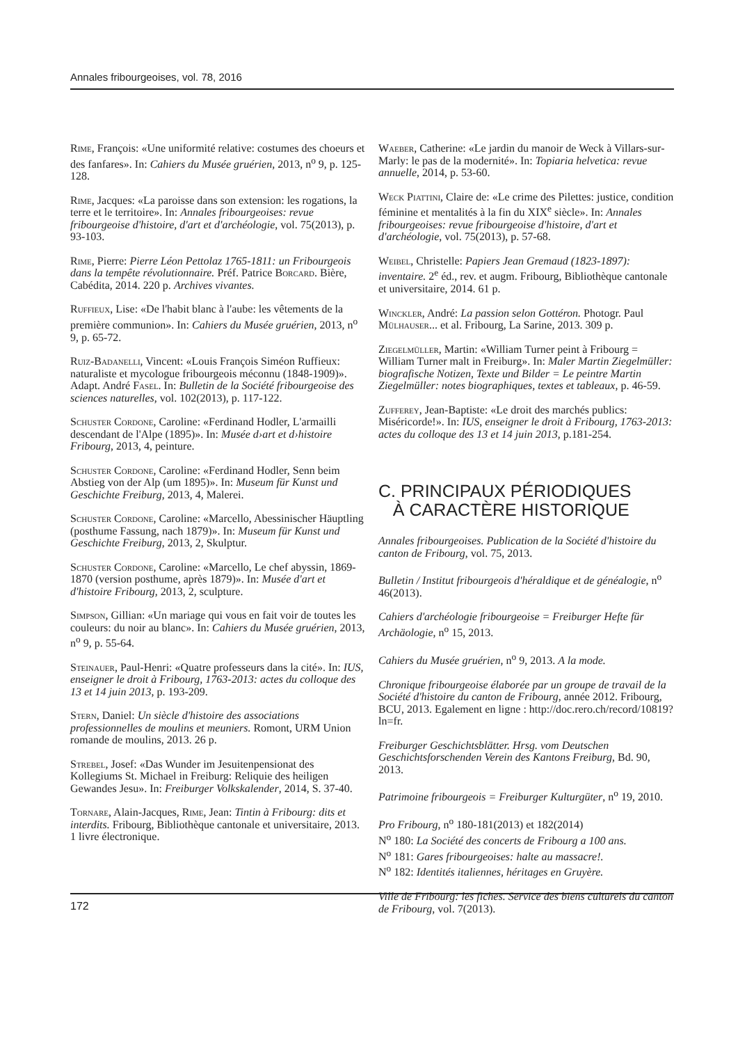Annales fribourgeoises, vol. 78, 2016
Rime, François: «Une uniformité relative: costumes des choeurs et des fanfares». In: Cahiers du Musée gruérien, 2013, n<sup>o</sup> 9, p. 125-128.
Rime, Jacques: «La paroisse dans son extension: les rogations, la terre et le territoire». In: Annales fribourgeoises: revue fribourgeoise d'histoire, d'art et d'archéologie, vol. 75(2013), p. 93-103.
Rime, Pierre: Pierre Léon Pettolaz 1765-1811: un Fribourgeois dans la tempête révolutionnaire. Préf. Patrice Borcard. Bière, Cabédita, 2014. 220 p. Archives vivantes.
Ruffieux, Lise: «De l'habit blanc à l'aube: les vêtements de la première communion». In: Cahiers du Musée gruérien, 2013, n<sup>o</sup> 9, p. 65-72.
Ruiz-Badanelli, Vincent: «Louis François Siméon Ruffieux: naturaliste et mycologue fribourgeois méconnu (1848-1909)». Adapt. André Fasel. In: Bulletin de la Société fribourgeoise des sciences naturelles, vol. 102(2013), p. 117-122.
Schuster Cordone, Caroline: «Ferdinand Hodler, L'armailli descendant de l'Alpe (1895)». In: Musée d›art et d›histoire Fribourg, 2013, 4, peinture.
Schuster Cordone, Caroline: «Ferdinand Hodler, Senn beim Abstieg von der Alp (um 1895)». In: Museum für Kunst und Geschichte Freiburg, 2013, 4, Malerei.
Schuster Cordone, Caroline: «Marcello, Abessinischer Häuptling (posthume Fassung, nach 1879)». In: Museum für Kunst und Geschichte Freiburg, 2013, 2, Skulptur.
Schuster Cordone, Caroline: «Marcello, Le chef abyssin, 1869-1870 (version posthume, après 1879)». In: Musée d'art et d'histoire Fribourg, 2013, 2, sculpture.
Simpson, Gillian: «Un mariage qui vous en fait voir de toutes les couleurs: du noir au blanc». In: Cahiers du Musée gruérien, 2013, n<sup>o</sup> 9, p. 55-64.
Steinauer, Paul-Henri: «Quatre professeurs dans la cité». In: IUS, enseigner le droit à Fribourg, 1763-2013: actes du colloque des 13 et 14 juin 2013, p. 193-209.
Stern, Daniel: Un siècle d'histoire des associations professionnelles de moulins et meuniers. Romont, URM Union romande de moulins, 2013. 26 p.
Strebel, Josef: «Das Wunder im Jesuitenpensionat des Kollegiums St. Michael in Freiburg: Reliquie des heiligen Gewandes Jesu». In: Freiburger Volkskalender, 2014, S. 37-40.
Tornare, Alain-Jacques, Rime, Jean: Tintin à Fribourg: dits et interdits. Fribourg, Bibliothèque cantonale et universitaire, 2013. 1 livre électronique.
Waeber, Catherine: «Le jardin du manoir de Weck à Villars-sur-Marly: le pas de la modernité». In: Topiaria helvetica: revue annuelle, 2014, p. 53-60.
Weck Piattini, Claire de: «Le crime des Pilettes: justice, condition féminine et mentalités à la fin du XIX<sup>e</sup> siècle». In: Annales fribourgeoises: revue fribourgeoise d'histoire, d'art et d'archéologie, vol. 75(2013), p. 57-68.
Weibel, Christelle: Papiers Jean Gremaud (1823-1897): inventaire. 2<sup>e</sup> éd., rev. et augm. Fribourg, Bibliothèque cantonale et universitaire, 2014. 61 p.
Winckler, André: La passion selon Gottéron. Photogr. Paul Mülhauser... et al. Fribourg, La Sarine, 2013. 309 p.
Ziegelmüller, Martin: «William Turner peint à Fribourg = William Turner malt in Freiburg». In: Maler Martin Ziegelmüller: biografische Notizen, Texte und Bilder = Le peintre Martin Ziegelmüller: notes biographiques, textes et tableaux, p. 46-59.
Zufferey, Jean-Baptiste: «Le droit des marchés publics: Miséricorde!». In: IUS, enseigner le droit à Fribourg, 1763-2013: actes du colloque des 13 et 14 juin 2013, p.181-254.
C. PRINCIPAUX PÉRIODIQUES
À CARACTÈRE HISTORIQUE
Annales fribourgeoises. Publication de la Société d'histoire du canton de Fribourg, vol. 75, 2013.
Bulletin / Institut fribourgeois d'héraldique et de généalogie, n<sup>o</sup> 46(2013).
Cahiers d'archéologie fribourgeoise = Freiburger Hefte für Archäologie, n<sup>o</sup> 15, 2013.
Cahiers du Musée gruérien, n<sup>o</sup> 9, 2013. A la mode.
Chronique fribourgeoise élaborée par un groupe de travail de la Société d'histoire du canton de Fribourg, année 2012. Fribourg, BCU, 2013. Egalement en ligne : http://doc.rero.ch/record/10819?ln=fr.
Freiburger Geschichtsblätter. Hrsg. vom Deutschen Geschichtsforschenden Verein des Kantons Freiburg, Bd. 90, 2013.
Patrimoine fribourgeois = Freiburger Kulturgüter, n<sup>o</sup> 19, 2010.
Pro Fribourg, n<sup>o</sup> 180-181(2013) et 182(2014)
N<sup>o</sup> 180: La Société des concerts de Fribourg a 100 ans.
N<sup>o</sup> 181: Gares fribourgeoises: halte au massacre!.
N<sup>o</sup> 182: Identités italiennes, héritages en Gruyère.
Ville de Fribourg: les fiches. Service des biens culturels du canton de Fribourg, vol. 7(2013).
172